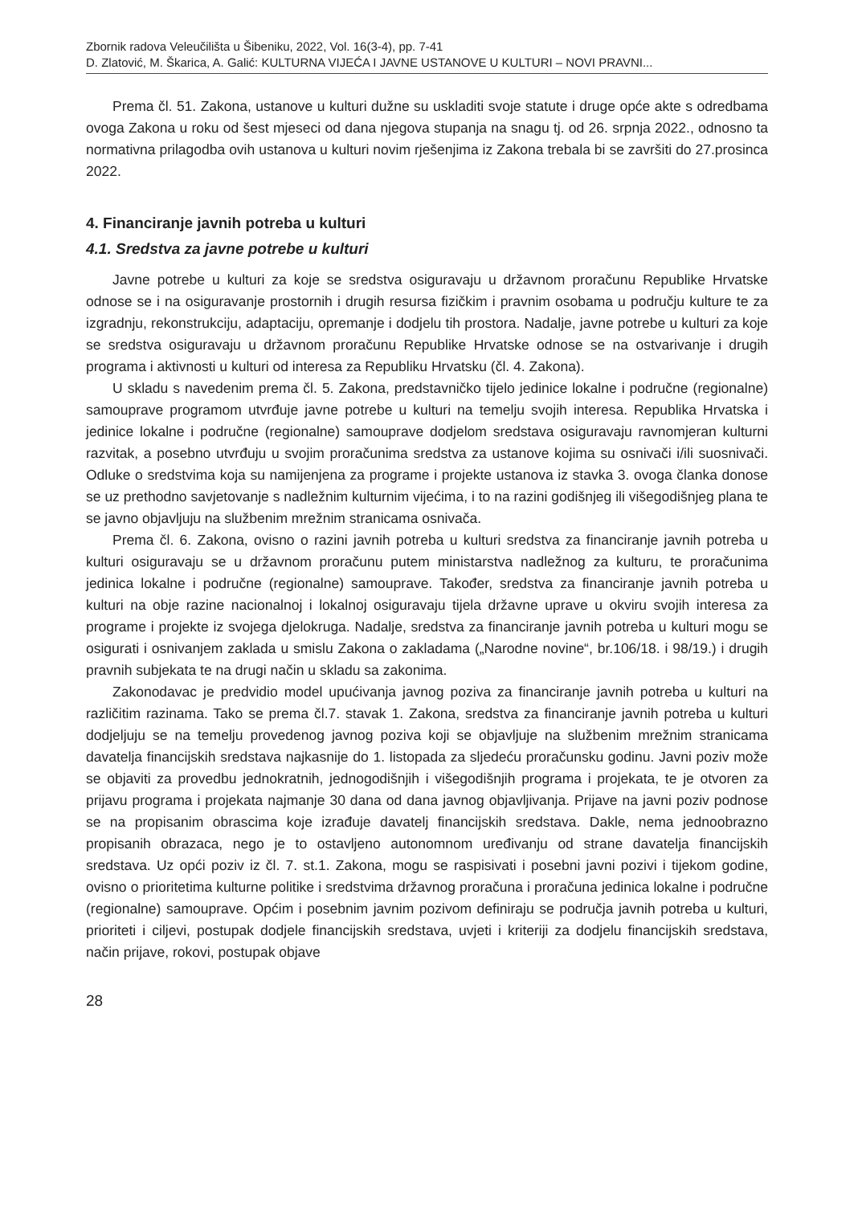Zbornik radova Veleučilišta u Šibeniku, 2022, Vol. 16(3-4), pp. 7-41
D. Zlatović, M. Škarica, A. Galić: KULTURNA VIJEĆA I JAVNE USTANOVE U KULTURI – NOVI PRAVNI...
Prema čl. 51. Zakona, ustanove u kulturi dužne su uskladiti svoje statute i druge opće akte s odredbama ovoga Zakona u roku od šest mjeseci od dana njegova stupanja na snagu tj. od 26. srpnja 2022., odnosno ta normativna prilagodba ovih ustanova u kulturi novim rješenjima iz Zakona trebala bi se završiti do 27.prosinca 2022.
4. Financiranje javnih potreba u kulturi
4.1. Sredstva za javne potrebe u kulturi
Javne potrebe u kulturi za koje se sredstva osiguravaju u državnom proračunu Republike Hrvatske odnose se i na osiguravanje prostornih i drugih resursa fizičkim i pravnim osobama u području kulture te za izgradnju, rekonstrukciju, adaptaciju, opremanje i dodjelu tih prostora. Nadalje, javne potrebe u kulturi za koje se sredstva osiguravaju u državnom proračunu Republike Hrvatske odnose se na ostvarivanje i drugih programa i aktivnosti u kulturi od interesa za Republiku Hrvatsku (čl. 4. Zakona).
U skladu s navedenim prema čl. 5. Zakona, predstavničko tijelo jedinice lokalne i područne (regionalne) samouprave programom utvrđuje javne potrebe u kulturi na temelju svojih interesa. Republika Hrvatska i jedinice lokalne i područne (regionalne) samouprave dodjelom sredstava osiguravaju ravnomjeran kulturni razvitak, a posebno utvrđuju u svojim proračunima sredstva za ustanove kojima su osnivači i/ili suosnivači. Odluke o sredstvima koja su namijenjena za programe i projekte ustanova iz stavka 3. ovoga članka donose se uz prethodno savjetovanje s nadležnim kulturnim vijećima, i to na razini godišnjeg ili višegodišnjeg plana te se javno objavljuju na službenim mrežnim stranicama osnivača.
Prema čl. 6. Zakona, ovisno o razini javnih potreba u kulturi sredstva za financiranje javnih potreba u kulturi osiguravaju se u državnom proračunu putem ministarstva nadležnog za kulturu, te proračunima jedinica lokalne i područne (regionalne) samouprave. Također, sredstva za financiranje javnih potreba u kulturi na obje razine nacionalnoj i lokalnoj osiguravaju tijela državne uprave u okviru svojih interesa za programe i projekte iz svojega djelokruga. Nadalje, sredstva za financiranje javnih potreba u kulturi mogu se osigurati i osnivanjem zaklada u smislu Zakona o zakladama („Narodne novine“, br.106/18. i 98/19.) i drugih pravnih subjekata te na drugi način u skladu sa zakonima.
Zakonodavac je predvidio model upućivanja javnog poziva za financiranje javnih potreba u kulturi na različitim razinama. Tako se prema čl.7. stavak 1. Zakona, sredstva za financiranje javnih potreba u kulturi dodjeljuju se na temelju provedenog javnog poziva koji se objavljuje na službenim mrežnim stranicama davatelja financijskih sredstava najkasnije do 1. listopada za sljedeću proračunsku godinu. Javni poziv može se objaviti za provedbu jednokratnih, jednogodišnjih i višegodišnjih programa i projekata, te je otvoren za prijavu programa i projekata najmanje 30 dana od dana javnog objavljivanja. Prijave na javni poziv podnose se na propisanim obrascima koje izrađuje davatelj financijskih sredstava. Dakle, nema jednoobrazno propisanih obrazaca, nego je to ostavljeno autonomnom uređivanju od strane davatelja financijskih sredstava. Uz opći poziv iz čl. 7. st.1. Zakona, mogu se raspisivati i posebni javni pozivi i tijekom godine, ovisno o prioritetima kulturne politike i sredstvima državnog proračuna i proračuna jedinica lokalne i područne (regionalne) samouprave. Općim i posebnim javnim pozivom definiraju se područja javnih potreba u kulturi, prioriteti i ciljevi, postupak dodjele financijskih sredstava, uvjeti i kriteriji za dodjelu financijskih sredstava, način prijave, rokovi, postupak objave
28